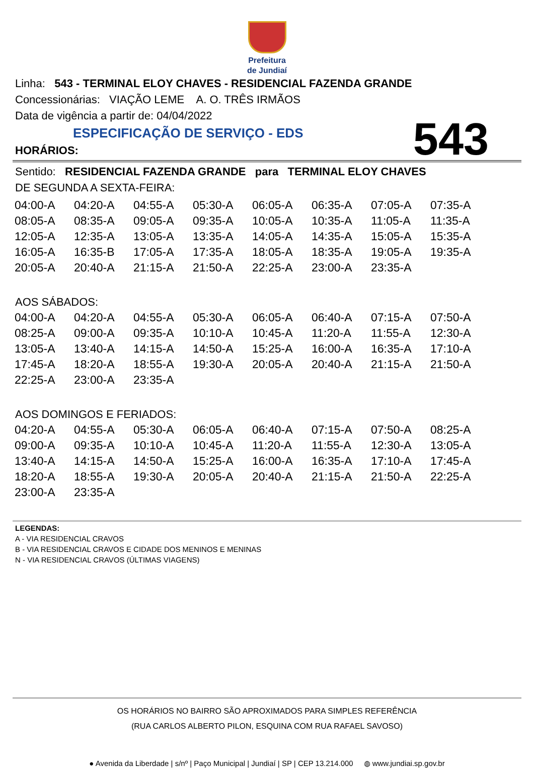Prefeitura
de Jundiaí
Linha: 543 - TERMINAL ELOY CHAVES - RESIDENCIAL FAZENDA GRANDE
Concessionárias: VIAÇÃO LEME A. O. TRÊS IRMÃOS
Data de vigência a partir de: 04/04/2022
ESPECIFICAÇÃO DE SERVIÇO - EDS
543
HORÁRIOS:
Sentido: RESIDENCIAL FAZENDA GRANDE para TERMINAL ELOY CHAVES
DE SEGUNDA A SEXTA-FEIRA:
| 04:00-A | 04:20-A | 04:55-A | 05:30-A | 06:05-A | 06:35-A | 07:05-A | 07:35-A |
| 08:05-A | 08:35-A | 09:05-A | 09:35-A | 10:05-A | 10:35-A | 11:05-A | 11:35-A |
| 12:05-A | 12:35-A | 13:05-A | 13:35-A | 14:05-A | 14:35-A | 15:05-A | 15:35-A |
| 16:05-A | 16:35-B | 17:05-A | 17:35-A | 18:05-A | 18:35-A | 19:05-A | 19:35-A |
| 20:05-A | 20:40-A | 21:15-A | 21:50-A | 22:25-A | 23:00-A | 23:35-A | |
AOS SÁBADOS:
| 04:00-A | 04:20-A | 04:55-A | 05:30-A | 06:05-A | 06:40-A | 07:15-A | 07:50-A |
| 08:25-A | 09:00-A | 09:35-A | 10:10-A | 10:45-A | 11:20-A | 11:55-A | 12:30-A |
| 13:05-A | 13:40-A | 14:15-A | 14:50-A | 15:25-A | 16:00-A | 16:35-A | 17:10-A |
| 17:45-A | 18:20-A | 18:55-A | 19:30-A | 20:05-A | 20:40-A | 21:15-A | 21:50-A |
| 22:25-A | 23:00-A | 23:35-A | | | | | |
AOS DOMINGOS E FERIADOS:
| 04:20-A | 04:55-A | 05:30-A | 06:05-A | 06:40-A | 07:15-A | 07:50-A | 08:25-A |
| 09:00-A | 09:35-A | 10:10-A | 10:45-A | 11:20-A | 11:55-A | 12:30-A | 13:05-A |
| 13:40-A | 14:15-A | 14:50-A | 15:25-A | 16:00-A | 16:35-A | 17:10-A | 17:45-A |
| 18:20-A | 18:55-A | 19:30-A | 20:05-A | 20:40-A | 21:15-A | 21:50-A | 22:25-A |
| 23:00-A | 23:35-A | | | | | | |
LEGENDAS:
A - VIA RESIDENCIAL CRAVOS
B - VIA RESIDENCIAL CRAVOS E CIDADE DOS MENINOS E MENINAS
N - VIA RESIDENCIAL CRAVOS (ÚLTIMAS VIAGENS)
OS HORÁRIOS NO BAIRRO SÃO APROXIMADOS PARA SIMPLES REFERÊNCIA
(RUA CARLOS ALBERTO PILON, ESQUINA COM RUA RAFAEL SAVOSO)
● Avenida da Liberdade | s/nº | Paço Municipal | Jundiaí | SP | CEP 13.214.000 ◍ www.jundiai.sp.gov.br